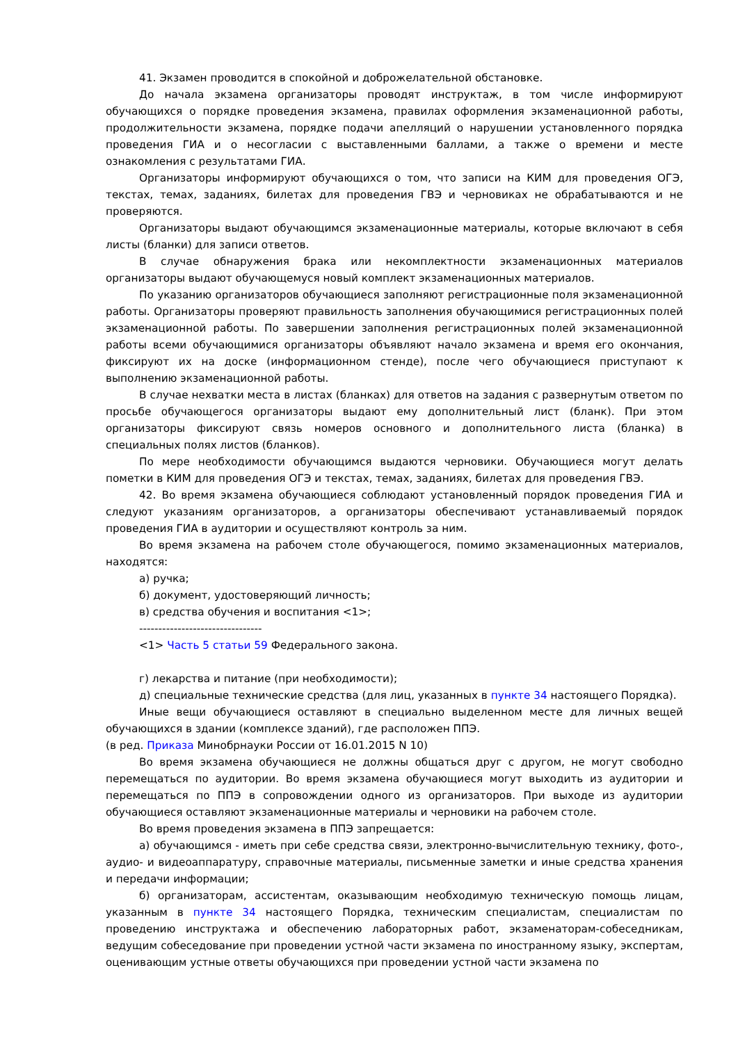41. Экзамен проводится в спокойной и доброжелательной обстановке.
До начала экзамена организаторы проводят инструктаж, в том числе информируют обучающихся о порядке проведения экзамена, правилах оформления экзаменационной работы, продолжительности экзамена, порядке подачи апелляций о нарушении установленного порядка проведения ГИА и о несогласии с выставленными баллами, а также о времени и месте ознакомления с результатами ГИА.
Организаторы информируют обучающихся о том, что записи на КИМ для проведения ОГЭ, текстах, темах, заданиях, билетах для проведения ГВЭ и черновиках не обрабатываются и не проверяются.
Организаторы выдают обучающимся экзаменационные материалы, которые включают в себя листы (бланки) для записи ответов.
В случае обнаружения брака или некомплектности экзаменационных материалов организаторы выдают обучающемуся новый комплект экзаменационных материалов.
По указанию организаторов обучающиеся заполняют регистрационные поля экзаменационной работы. Организаторы проверяют правильность заполнения обучающимися регистрационных полей экзаменационной работы. По завершении заполнения регистрационных полей экзаменационной работы всеми обучающимися организаторы объявляют начало экзамена и время его окончания, фиксируют их на доске (информационном стенде), после чего обучающиеся приступают к выполнению экзаменационной работы.
В случае нехватки места в листах (бланках) для ответов на задания с развернутым ответом по просьбе обучающегося организаторы выдают ему дополнительный лист (бланк). При этом организаторы фиксируют связь номеров основного и дополнительного листа (бланка) в специальных полях листов (бланков).
По мере необходимости обучающимся выдаются черновики. Обучающиеся могут делать пометки в КИМ для проведения ОГЭ и текстах, темах, заданиях, билетах для проведения ГВЭ.
42. Во время экзамена обучающиеся соблюдают установленный порядок проведения ГИА и следуют указаниям организаторов, а организаторы обеспечивают устанавливаемый порядок проведения ГИА в аудитории и осуществляют контроль за ним.
Во время экзамена на рабочем столе обучающегося, помимо экзаменационных материалов, находятся:
а) ручка;
б) документ, удостоверяющий личность;
в) средства обучения и воспитания <1>;
--------------------------------
<1> Часть 5 статьи 59 Федерального закона.
г) лекарства и питание (при необходимости);
д) специальные технические средства (для лиц, указанных в пункте 34 настоящего Порядка).
Иные вещи обучающиеся оставляют в специально выделенном месте для личных вещей обучающихся в здании (комплексе зданий), где расположен ППЭ.
(в ред. Приказа Минобрнауки России от 16.01.2015 N 10)
Во время экзамена обучающиеся не должны общаться друг с другом, не могут свободно перемещаться по аудитории. Во время экзамена обучающиеся могут выходить из аудитории и перемещаться по ППЭ в сопровождении одного из организаторов. При выходе из аудитории обучающиеся оставляют экзаменационные материалы и черновики на рабочем столе.
Во время проведения экзамена в ППЭ запрещается:
а) обучающимся - иметь при себе средства связи, электронно-вычислительную технику, фото-, аудио- и видеоаппаратуру, справочные материалы, письменные заметки и иные средства хранения и передачи информации;
б) организаторам, ассистентам, оказывающим необходимую техническую помощь лицам, указанным в пункте 34 настоящего Порядка, техническим специалистам, специалистам по проведению инструктажа и обеспечению лабораторных работ, экзаменаторам-собеседникам, ведущим собеседование при проведении устной части экзамена по иностранному языку, экспертам, оценивающим устные ответы обучающихся при проведении устной части экзамена по